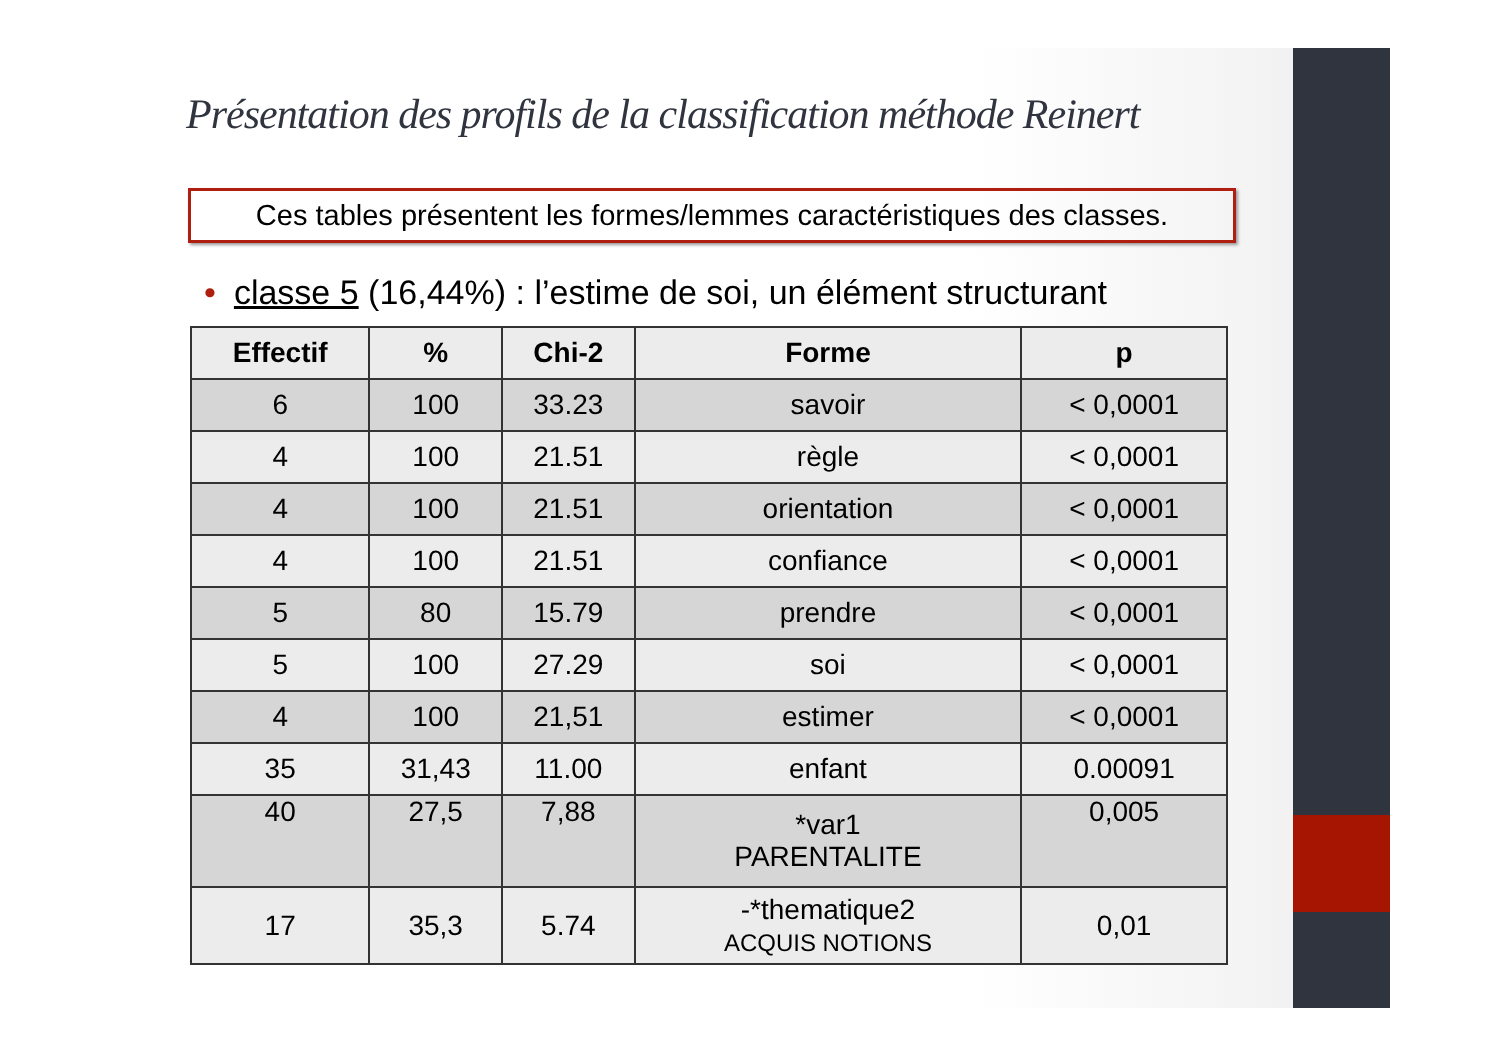Présentation des profils de la classification méthode Reinert
Ces tables présentent les formes/lemmes caractéristiques des classes.
• classe 5 (16,44%) : l’estime de soi, un élément structurant
| Effectif | % | Chi-2 | Forme | p |
| --- | --- | --- | --- | --- |
| 6 | 100 | 33.23 | savoir | < 0,0001 |
| 4 | 100 | 21.51 | règle | < 0,0001 |
| 4 | 100 | 21.51 | orientation | < 0,0001 |
| 4 | 100 | 21.51 | confiance | < 0,0001 |
| 5 | 80 | 15.79 | prendre | < 0,0001 |
| 5 | 100 | 27.29 | soi | < 0,0001 |
| 4 | 100 | 21,51 | estimer | < 0,0001 |
| 35 | 31,43 | 11.00 | enfant | 0.00091 |
| 40 | 27,5 | 7,88 | *var1 PARENTALITE | 0,005 |
| 17 | 35,3 | 5.74 | -*thematique2 ACQUIS NOTIONS | 0,01 |